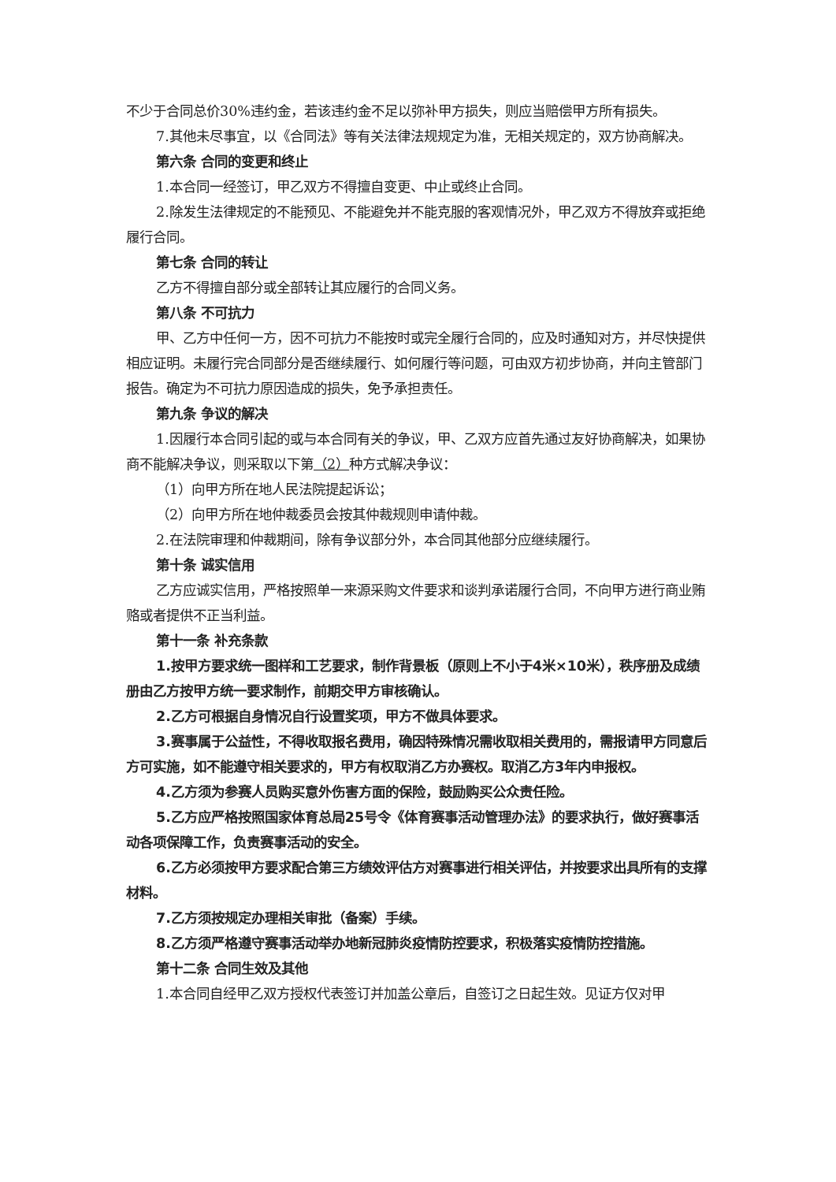不少于合同总价30%违约金，若该违约金不足以弥补甲方损失，则应当赔偿甲方所有损失。
7.其他未尽事宜，以《合同法》等有关法律法规规定为准，无相关规定的，双方协商解决。
第六条 合同的变更和终止
1.本合同一经签订，甲乙双方不得擅自变更、中止或终止合同。
2.除发生法律规定的不能预见、不能避免并不能克服的客观情况外，甲乙双方不得放弃或拒绝履行合同。
第七条 合同的转让
乙方不得擅自部分或全部转让其应履行的合同义务。
第八条 不可抗力
甲、乙方中任何一方，因不可抗力不能按时或完全履行合同的，应及时通知对方，并尽快提供相应证明。未履行完合同部分是否继续履行、如何履行等问题，可由双方初步协商，并向主管部门报告。确定为不可抗力原因造成的损失，免予承担责任。
第九条 争议的解决
1.因履行本合同引起的或与本合同有关的争议，甲、乙双方应首先通过友好协商解决，如果协商不能解决争议，则采取以下第（2）种方式解决争议：
（1）向甲方所在地人民法院提起诉讼；
（2）向甲方所在地仲裁委员会按其仲裁规则申请仲裁。
2.在法院审理和仲裁期间，除有争议部分外，本合同其他部分应继续履行。
第十条 诚实信用
乙方应诚实信用，严格按照单一来源采购文件要求和谈判承诺履行合同，不向甲方进行商业贿赂或者提供不正当利益。
第十一条 补充条款
1.按甲方要求统一图样和工艺要求，制作背景板（原则上不小于4米×10米），秩序册及成绩册由乙方按甲方统一要求制作，前期交甲方审核确认。
2.乙方可根据自身情况自行设置奖项，甲方不做具体要求。
3.赛事属于公益性，不得收取报名费用，确因特殊情况需收取相关费用的，需报请甲方同意后方可实施，如不能遵守相关要求的，甲方有权取消乙方办赛权。取消乙方3年内申报权。
4.乙方须为参赛人员购买意外伤害方面的保险，鼓励购买公众责任险。
5.乙方应严格按照国家体育总局25号令《体育赛事活动管理办法》的要求执行，做好赛事活动各项保障工作，负责赛事活动的安全。
6.乙方必须按甲方要求配合第三方绩效评估方对赛事进行相关评估，并按要求出具所有的支撑材料。
7.乙方须按规定办理相关审批（备案）手续。
8.乙方须严格遵守赛事活动举办地新冠肺炎疫情防控要求，积极落实疫情防控措施。
第十二条 合同生效及其他
1.本合同自经甲乙双方授权代表签订并加盖公章后，自签订之日起生效。见证方仅对甲